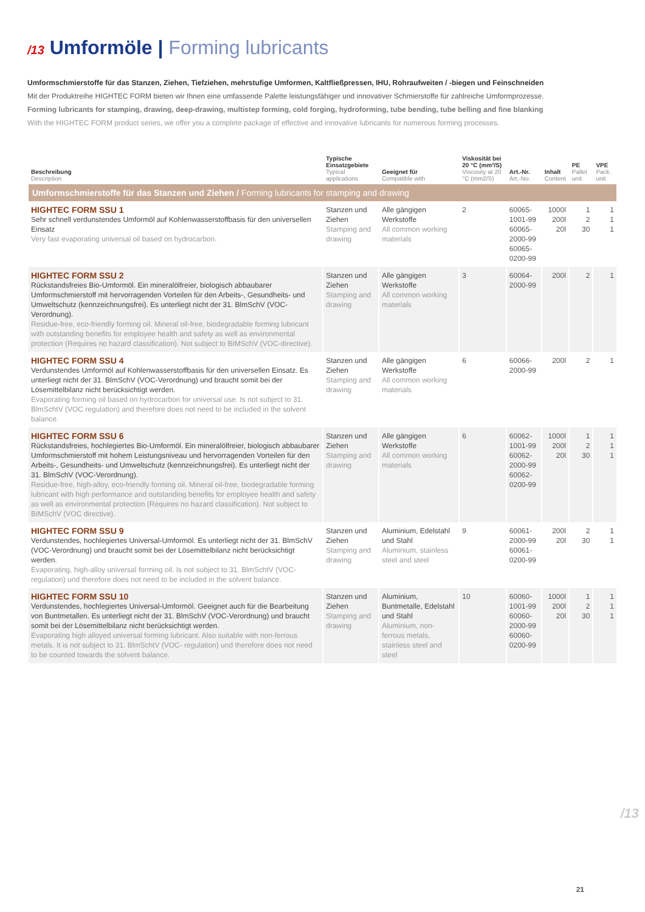/13 Umformöle | Forming lubricants
Umformschmierstoffe für das Stanzen, Ziehen, Tiefziehen, mehrstufige Umformen, Kaltfließpressen, IHU, Rohraufweiten / -biegen und Feinschneiden
Mit der Produktreihe HIGHTEC FORM bieten wir Ihnen eine umfassende Palette leistungsfähiger und innovativer Schmierstoffe für zahlreiche Umform­prozesse.
Forming lubricants for stamping, drawing, deep-drawing, multistep forming, cold forging, hydroforming, tube bending, tube belling and fine blanking
With the HIGHTEC FORM product series, we offer you a complete package of effective and innovative lubricants for numerous forming processes.
| Beschreibung Description | Typische Einsatzgebiete Typical applications | Geeignet für Compatible with | Viskosität bei 20 °C (mm²/S) Viscosity at 20 °C (mm2/S) | Art.-Nr. Art.-No. | Inhalt Content | PE Pallet unit | VPE Pack. unit |
| --- | --- | --- | --- | --- | --- | --- | --- |
| Umformschmierstoffe für das Stanzen und Ziehen / Forming lubricants for stamping and drawing | | | | | | | |
| HIGHTEC FORM SSU 1 Sehr schnell verdunstendes Umformöl auf Kohlenwasser­stoffbasis für den universellen Einsatz Very fast evaporating universal oil based on hydrocarbon. | Stanzen und Ziehen Stamping and drawing | Alle gängigen Werkstoffe All common working materials | 2 | 60065-1001-99 60065-2000-99 60065-0200-99 | 1000l 200l 20l | 1 2 30 | 1 1 1 |
| HIGHTEC FORM SSU 2 Rückstandsfreies Bio-Umformöl. Ein mineralölfreier, biologisch abbaubarer Umformschmierstoff mit hervorragenden Vorteilen für den Arbeits-, Gesundheits- und Umweltschutz (kennzeichnungsfrei). Es unterliegt nicht der 31. BlmSchV (VOC-Verordnung). Residue-free, eco-friendly forming oil. Mineral oil-free, biodegradable forming lubricant with outstanding benefits for employee health and safety as well as environ­mental protection (Requires no hazard classification). Not subject to BIMSchV (VOC-directive). | Stanzen und Ziehen Stamping and drawing | Alle gängigen Werkstoffe All common working materials | 3 | 60064-2000-99 | 200l | 2 | 1 |
| HIGHTEC FORM SSU 4 Verdunstendes Umformöl auf Kohlenwasserstoffbasis für den universellen Einsatz. Es unterliegt nicht der 31. BlmSchV (VOC-Verordnung) und braucht somit bei der Lösemittelbilanz nicht berücksichtigt werden. Evaporating forming oil based on hydrocarbon for universal use. Is not subject to 31. BlmSchtV (VOC regulation) and therefore does not need to be included in the solvent balance. | Stanzen und Ziehen Stamping and drawing | Alle gängigen Werkstoffe All common working materials | 6 | 60066-2000-99 | 200l | 2 | 1 |
| HIGHTEC FORM SSU 6 Rückstandsfreies, hochlegiertes Bio-Umformöl. Ein mineralölfreier, biologisch abbaubarer Umformschmier­stoff mit hohem Leistungsniveau und hervorragenden Vorteilen für den Arbeits-, Gesundheits- und Umwelt­schutz (kennzeichnungsfrei). Es unterliegt nicht der 31. BlmSchV (VOC-Verordnung). Residue-free, high-alloy, eco-friendly forming oil. Mineral oil-free, biodegradable forming lubricant with high performance and outstanding benefits for employee health and safety as well as environmental protection (Requires no hazard classification). Not subject to BIMSchV (VOC directive). | Stanzen und Ziehen Stamping and drawing | Alle gängigen Werkstoffe All common working materials | 6 | 60062-1001-99 60062-2000-99 60062-0200-99 | 1000l 200l 20l | 1 2 30 | 1 1 1 |
| HIGHTEC FORM SSU 9 Verdunstendes, hochlegiertes Universal-Umformöl. Es unterliegt nicht der 31. BlmSchV (VOC-Verordnung) und braucht somit bei der Lösemittelbilanz nicht berücksich­tigt werden. Evaporating, high-alloy universal forming oil. Is not subject to 31. BlmSchtV (VOC- regulation) und therefore does not need to be included in the solvent balance. | Stanzen und Ziehen Stamping and drawing | Aluminium, Edelstahl und Stahl Aluminium, stainless steel and steel | 9 | 60061-2000-99 60061-0200-99 | 200l 20l | 2 30 | 1 1 |
| HIGHTEC FORM SSU 10 Verdunstendes, hochlegiertes Universal-Umformöl. Geeignet auch für die Bearbeitung von Buntmetallen. Es unterliegt nicht der 31. BlmSchV (VOC-Verordnung) und braucht somit bei der Lösemittelbilanz nicht berücksich­tigt werden. Evaporating high alloyed universal forming lubricant. Also suitable with non-ferrous metals. It is not subject to 31. BlmSchtV (VOC- regulation) und therefore does not need to be counted towards the solvent balance. | Stanzen und Ziehen Stamping and drawing | Aluminium, Buntmetalle, Edelstahl und Stahl Aluminium, non-ferrous metals, stainless steel and steel | 10 | 60060-1001-99 60060-2000-99 60060-0200-99 | 1000l 200l 20l | 1 2 30 | 1 1 1 |
/13
21